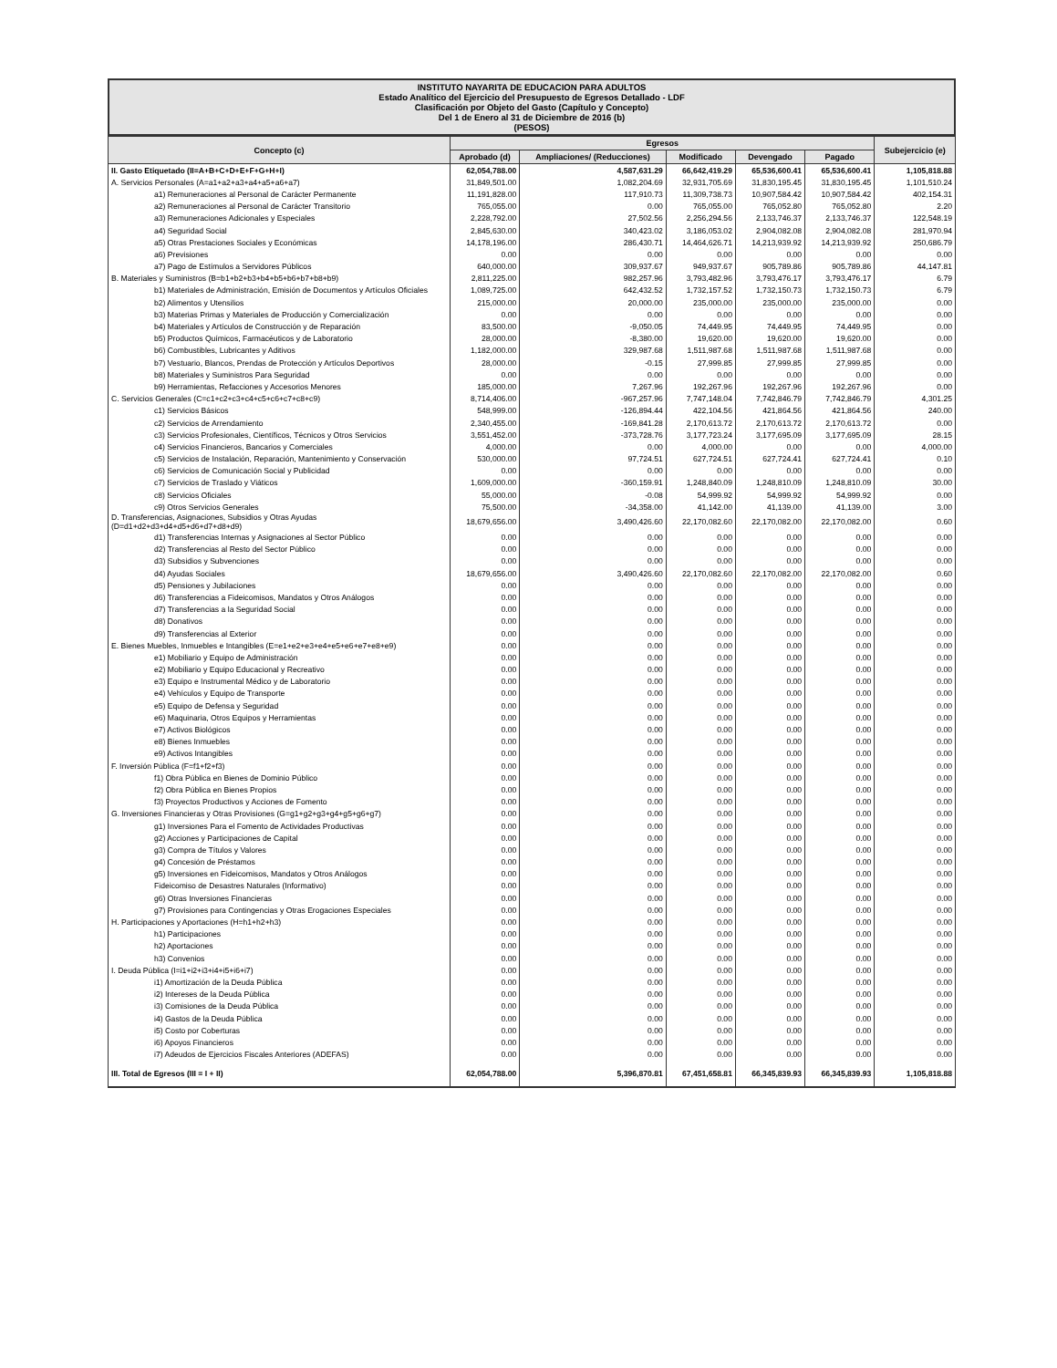INSTITUTO NAYARITA DE EDUCACION PARA ADULTOS
Estado Analítico del Ejercicio del Presupuesto de Egresos Detallado - LDF
Clasificación por Objeto del Gasto (Capítulo y Concepto)
Del 1 de Enero al 31 de Diciembre de 2016 (b)
(PESOS)
| Concepto (c) | Egresos | | | | | Subejercicio (e) |
| --- | --- | --- | --- | --- | --- | --- |
| | Aprobado (d) | Ampliaciones/ (Reducciones) | Modificado | Devengado | Pagado | |
| II. Gasto Etiquetado (II=A+B+C+D+E+F+G+H+I) | 62,054,788.00 | 4,587,631.29 | 66,642,419.29 | 65,536,600.41 | 65,536,600.41 | 1,105,818.88 |
| A. Servicios Personales (A=a1+a2+a3+a4+a5+a6+a7) | 31,849,501.00 | 1,082,204.69 | 32,931,705.69 | 31,830,195.45 | 31,830,195.45 | 1,101,510.24 |
| a1) Remuneraciones al Personal de Carácter Permanente | 11,191,828.00 | 117,910.73 | 11,309,738.73 | 10,907,584.42 | 10,907,584.42 | 402,154.31 |
| a2) Remuneraciones al Personal de Carácter Transitorio | 765,055.00 | 0.00 | 765,055.00 | 765,052.80 | 765,052.80 | 2.20 |
| a3) Remuneraciones Adicionales y Especiales | 2,228,792.00 | 27,502.56 | 2,256,294.56 | 2,133,746.37 | 2,133,746.37 | 122,548.19 |
| a4) Seguridad Social | 2,845,630.00 | 340,423.02 | 3,186,053.02 | 2,904,082.08 | 2,904,082.08 | 281,970.94 |
| a5) Otras Prestaciones Sociales y Económicas | 14,178,196.00 | 286,430.71 | 14,464,626.71 | 14,213,939.92 | 14,213,939.92 | 250,686.79 |
| a6) Previsiones | 0.00 | 0.00 | 0.00 | 0.00 | 0.00 | 0.00 |
| a7) Pago de Estímulos a Servidores Públicos | 640,000.00 | 309,937.67 | 949,937.67 | 905,789.86 | 905,789.86 | 44,147.81 |
| B. Materiales y Suministros (B=b1+b2+b3+b4+b5+b6+b7+b8+b9) | 2,811,225.00 | 982,257.96 | 3,793,482.96 | 3,793,476.17 | 3,793,476.17 | 6.79 |
| b1) Materiales de Administración, Emisión de Documentos y Artículos Oficiales | 1,089,725.00 | 642,432.52 | 1,732,157.52 | 1,732,150.73 | 1,732,150.73 | 6.79 |
| b2) Alimentos y Utensilios | 215,000.00 | 20,000.00 | 235,000.00 | 235,000.00 | 235,000.00 | 0.00 |
| b3) Materias Primas y Materiales de Producción y Comercialización | 0.00 | 0.00 | 0.00 | 0.00 | 0.00 | 0.00 |
| b4) Materiales y Artículos de Construcción y de Reparación | 83,500.00 | -9,050.05 | 74,449.95 | 74,449.95 | 74,449.95 | 0.00 |
| b5) Productos Químicos, Farmacéuticos y de Laboratorio | 28,000.00 | -8,380.00 | 19,620.00 | 19,620.00 | 19,620.00 | 0.00 |
| b6) Combustibles, Lubricantes y Aditivos | 1,182,000.00 | 329,987.68 | 1,511,987.68 | 1,511,987.68 | 1,511,987.68 | 0.00 |
| b7) Vestuario, Blancos, Prendas de Protección y Artículos Deportivos | 28,000.00 | -0.15 | 27,999.85 | 27,999.85 | 27,999.85 | 0.00 |
| b8) Materiales y Suministros Para Seguridad | 0.00 | 0.00 | 0.00 | 0.00 | 0.00 | 0.00 |
| b9) Herramientas, Refacciones y Accesorios Menores | 185,000.00 | 7,267.96 | 192,267.96 | 192,267.96 | 192,267.96 | 0.00 |
| C. Servicios Generales (C=c1+c2+c3+c4+c5+c6+c7+c8+c9) | 8,714,406.00 | -967,257.96 | 7,747,148.04 | 7,742,846.79 | 7,742,846.79 | 4,301.25 |
| c1) Servicios Básicos | 548,999.00 | -126,894.44 | 422,104.56 | 421,864.56 | 421,864.56 | 240.00 |
| c2) Servicios de Arrendamiento | 2,340,455.00 | -169,841.28 | 2,170,613.72 | 2,170,613.72 | 2,170,613.72 | 0.00 |
| c3) Servicios Profesionales, Científicos, Técnicos y Otros Servicios | 3,551,452.00 | -373,728.76 | 3,177,723.24 | 3,177,695.09 | 3,177,695.09 | 28.15 |
| c4) Servicios Financieros, Bancarios y Comerciales | 4,000.00 | 0.00 | 4,000.00 | 0.00 | 0.00 | 4,000.00 |
| c5) Servicios de Instalación, Reparación, Mantenimiento y Conservación | 530,000.00 | 97,724.51 | 627,724.51 | 627,724.41 | 627,724.41 | 0.10 |
| c6) Servicios de Comunicación Social y Publicidad | 0.00 | 0.00 | 0.00 | 0.00 | 0.00 | 0.00 |
| c7) Servicios de Traslado y Viáticos | 1,609,000.00 | -360,159.91 | 1,248,840.09 | 1,248,810.09 | 1,248,810.09 | 30.00 |
| c8) Servicios Oficiales | 55,000.00 | -0.08 | 54,999.92 | 54,999.92 | 54,999.92 | 0.00 |
| c9) Otros Servicios Generales | 75,500.00 | -34,358.00 | 41,142.00 | 41,139.00 | 41,139.00 | 3.00 |
| D. Transferencias, Asignaciones, Subsidios y Otras Ayudas (D=d1+d2+d3+d4+d5+d6+d7+d8+d9) | 18,679,656.00 | 3,490,426.60 | 22,170,082.60 | 22,170,082.00 | 22,170,082.00 | 0.60 |
| d1) Transferencias Internas y Asignaciones al Sector Público | 0.00 | 0.00 | 0.00 | 0.00 | 0.00 | 0.00 |
| d2) Transferencias al Resto del Sector Público | 0.00 | 0.00 | 0.00 | 0.00 | 0.00 | 0.00 |
| d3) Subsidios y Subvenciones | 0.00 | 0.00 | 0.00 | 0.00 | 0.00 | 0.00 |
| d4) Ayudas Sociales | 18,679,656.00 | 3,490,426.60 | 22,170,082.60 | 22,170,082.00 | 22,170,082.00 | 0.60 |
| d5) Pensiones y Jubilaciones | 0.00 | 0.00 | 0.00 | 0.00 | 0.00 | 0.00 |
| d6) Transferencias a Fideicomisos, Mandatos y Otros Análogos | 0.00 | 0.00 | 0.00 | 0.00 | 0.00 | 0.00 |
| d7) Transferencias a la Seguridad Social | 0.00 | 0.00 | 0.00 | 0.00 | 0.00 | 0.00 |
| d8) Donativos | 0.00 | 0.00 | 0.00 | 0.00 | 0.00 | 0.00 |
| d9) Transferencias al Exterior | 0.00 | 0.00 | 0.00 | 0.00 | 0.00 | 0.00 |
| E. Bienes Muebles, Inmuebles e Intangibles (E=e1+e2+e3+e4+e5+e6+e7+e8+e9) | 0.00 | 0.00 | 0.00 | 0.00 | 0.00 | 0.00 |
| e1) Mobiliario y Equipo de Administración | 0.00 | 0.00 | 0.00 | 0.00 | 0.00 | 0.00 |
| e2) Mobiliario y Equipo Educacional y Recreativo | 0.00 | 0.00 | 0.00 | 0.00 | 0.00 | 0.00 |
| e3) Equipo e Instrumental Médico y de Laboratorio | 0.00 | 0.00 | 0.00 | 0.00 | 0.00 | 0.00 |
| e4) Vehículos y Equipo de Transporte | 0.00 | 0.00 | 0.00 | 0.00 | 0.00 | 0.00 |
| e5) Equipo de Defensa y Seguridad | 0.00 | 0.00 | 0.00 | 0.00 | 0.00 | 0.00 |
| e6) Maquinaria, Otros Equipos y Herramientas | 0.00 | 0.00 | 0.00 | 0.00 | 0.00 | 0.00 |
| e7) Activos Biológicos | 0.00 | 0.00 | 0.00 | 0.00 | 0.00 | 0.00 |
| e8) Bienes Inmuebles | 0.00 | 0.00 | 0.00 | 0.00 | 0.00 | 0.00 |
| e9) Activos Intangibles | 0.00 | 0.00 | 0.00 | 0.00 | 0.00 | 0.00 |
| F. Inversión Pública (F=f1+f2+f3) | 0.00 | 0.00 | 0.00 | 0.00 | 0.00 | 0.00 |
| f1) Obra Pública en Bienes de Dominio Público | 0.00 | 0.00 | 0.00 | 0.00 | 0.00 | 0.00 |
| f2) Obra Pública en Bienes Propios | 0.00 | 0.00 | 0.00 | 0.00 | 0.00 | 0.00 |
| f3) Proyectos Productivos y Acciones de Fomento | 0.00 | 0.00 | 0.00 | 0.00 | 0.00 | 0.00 |
| G. Inversiones Financieras y Otras Provisiones (G=g1+g2+g3+g4+g5+g6+g7) | 0.00 | 0.00 | 0.00 | 0.00 | 0.00 | 0.00 |
| g1) Inversiones Para el Fomento de Actividades Productivas | 0.00 | 0.00 | 0.00 | 0.00 | 0.00 | 0.00 |
| g2) Acciones y Participaciones de Capital | 0.00 | 0.00 | 0.00 | 0.00 | 0.00 | 0.00 |
| g3) Compra de Títulos y Valores | 0.00 | 0.00 | 0.00 | 0.00 | 0.00 | 0.00 |
| g4) Concesión de Préstamos | 0.00 | 0.00 | 0.00 | 0.00 | 0.00 | 0.00 |
| g5) Inversiones en Fideicomisos, Mandatos y Otros Análogos | 0.00 | 0.00 | 0.00 | 0.00 | 0.00 | 0.00 |
| Fideicomiso de Desastres Naturales (Informativo) | 0.00 | 0.00 | 0.00 | 0.00 | 0.00 | 0.00 |
| g6) Otras Inversiones Financieras | 0.00 | 0.00 | 0.00 | 0.00 | 0.00 | 0.00 |
| g7) Provisiones para Contingencias y Otras Erogaciones Especiales | 0.00 | 0.00 | 0.00 | 0.00 | 0.00 | 0.00 |
| H. Participaciones y Aportaciones (H=h1+h2+h3) | 0.00 | 0.00 | 0.00 | 0.00 | 0.00 | 0.00 |
| h1) Participaciones | 0.00 | 0.00 | 0.00 | 0.00 | 0.00 | 0.00 |
| h2) Aportaciones | 0.00 | 0.00 | 0.00 | 0.00 | 0.00 | 0.00 |
| h3) Convenios | 0.00 | 0.00 | 0.00 | 0.00 | 0.00 | 0.00 |
| I. Deuda Pública (I=i1+i2+i3+i4+i5+i6+i7) | 0.00 | 0.00 | 0.00 | 0.00 | 0.00 | 0.00 |
| i1) Amortización de la Deuda Pública | 0.00 | 0.00 | 0.00 | 0.00 | 0.00 | 0.00 |
| i2) Intereses de la Deuda Pública | 0.00 | 0.00 | 0.00 | 0.00 | 0.00 | 0.00 |
| i3) Comisiones de la Deuda Pública | 0.00 | 0.00 | 0.00 | 0.00 | 0.00 | 0.00 |
| i4) Gastos de la Deuda Pública | 0.00 | 0.00 | 0.00 | 0.00 | 0.00 | 0.00 |
| i5) Costo por Coberturas | 0.00 | 0.00 | 0.00 | 0.00 | 0.00 | 0.00 |
| i6) Apoyos Financieros | 0.00 | 0.00 | 0.00 | 0.00 | 0.00 | 0.00 |
| i7) Adeudos de Ejercicios Fiscales Anteriores (ADEFAS) | 0.00 | 0.00 | 0.00 | 0.00 | 0.00 | 0.00 |
| III. Total de Egresos (III = I + II) | 62,054,788.00 | 5,396,870.81 | 67,451,658.81 | 66,345,839.93 | 66,345,839.93 | 1,105,818.88 |